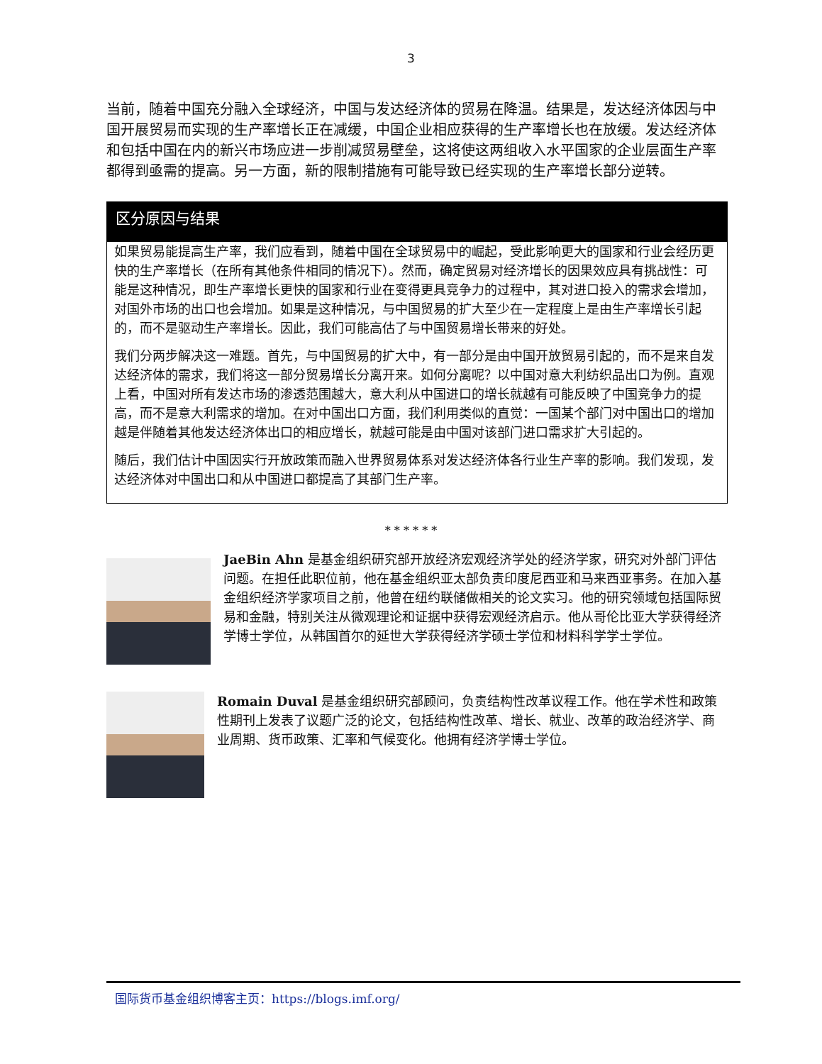3
当前，随着中国充分融入全球经济，中国与发达经济体的贸易在降温。结果是，发达经济体因与中国开展贸易而实现的生产率增长正在减缓，中国企业相应获得的生产率增长也在放缓。发达经济体和包括中国在内的新兴市场应进一步削减贸易壁垒，这将使这两组收入水平国家的企业层面生产率都得到亟需的提高。另一方面，新的限制措施有可能导致已经实现的生产率增长部分逆转。
区分原因与结果
如果贸易能提高生产率，我们应看到，随着中国在全球贸易中的崛起，受此影响更大的国家和行业会经历更快的生产率增长（在所有其他条件相同的情况下）。然而，确定贸易对经济增长的因果效应具有挑战性：可能是这种情况，即生产率增长更快的国家和行业在变得更具竞争力的过程中，其对进口投入的需求会增加，对国外市场的出口也会增加。如果是这种情况，与中国贸易的扩大至少在一定程度上是由生产率增长引起的，而不是驱动生产率增长。因此，我们可能高估了与中国贸易增长带来的好处。
我们分两步解决这一难题。首先，与中国贸易的扩大中，有一部分是由中国开放贸易引起的，而不是来自发达经济体的需求，我们将这一部分贸易增长分离开来。如何分离呢？以中国对意大利纺织品出口为例。直观上看，中国对所有发达市场的渗透范围越大，意大利从中国进口的增长就越有可能反映了中国竞争力的提高，而不是意大利需求的增加。在对中国出口方面，我们利用类似的直觉：一国某个部门对中国出口的增加越是伴随着其他发达经济体出口的相应增长，就越可能是由中国对该部门进口需求扩大引起的。
随后，我们估计中国因实行开放政策而融入世界贸易体系对发达经济体各行业生产率的影响。我们发现，发达经济体对中国出口和从中国进口都提高了其部门生产率。
* * * * * *
JaeBin Ahn 是基金组织研究部开放经济宏观经济学处的经济学家，研究对外部门评估问题。在担任此职位前，他在基金组织亚太部负责印度尼西亚和马来西亚事务。在加入基金组织经济学家项目之前，他曾在纽约联储做相关的论文实习。他的研究领域包括国际贸易和金融，特别关注从微观理论和证据中获得宏观经济启示。他从哥伦比亚大学获得经济学博士学位，从韩国首尔的延世大学获得经济学硕士学位和材料科学学士学位。
Romain Duval 是基金组织研究部顾问，负责结构性改革议程工作。他在学术性和政策性期刊上发表了议题广泛的论文，包括结构性改革、增长、就业、改革的政治经济学、商业周期、货币政策、汇率和气候变化。他拥有经济学博士学位。
国际货币基金组织博客主页：https://blogs.imf.org/